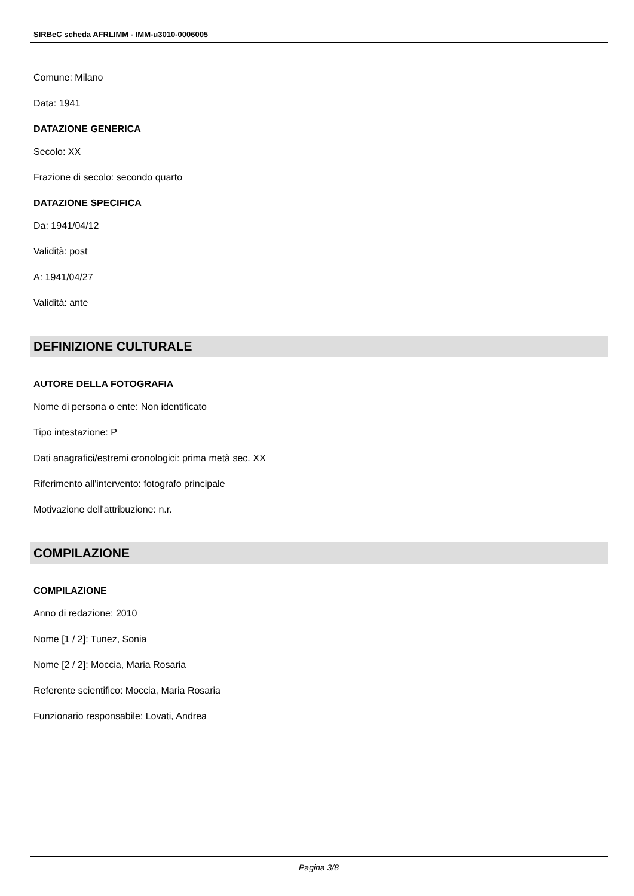SIRBeC scheda AFRLIMM - IMM-u3010-0006005
Comune: Milano
Data: 1941
DATAZIONE GENERICA
Secolo: XX
Frazione di secolo: secondo quarto
DATAZIONE SPECIFICA
Da: 1941/04/12
Validità: post
A: 1941/04/27
Validità: ante
DEFINIZIONE CULTURALE
AUTORE DELLA FOTOGRAFIA
Nome di persona o ente: Non identificato
Tipo intestazione: P
Dati anagrafici/estremi cronologici: prima metà sec. XX
Riferimento all'intervento: fotografo principale
Motivazione dell'attribuzione: n.r.
COMPILAZIONE
COMPILAZIONE
Anno di redazione: 2010
Nome [1 / 2]: Tunez, Sonia
Nome [2 / 2]: Moccia, Maria Rosaria
Referente scientifico: Moccia, Maria Rosaria
Funzionario responsabile: Lovati, Andrea
Pagina 3/8